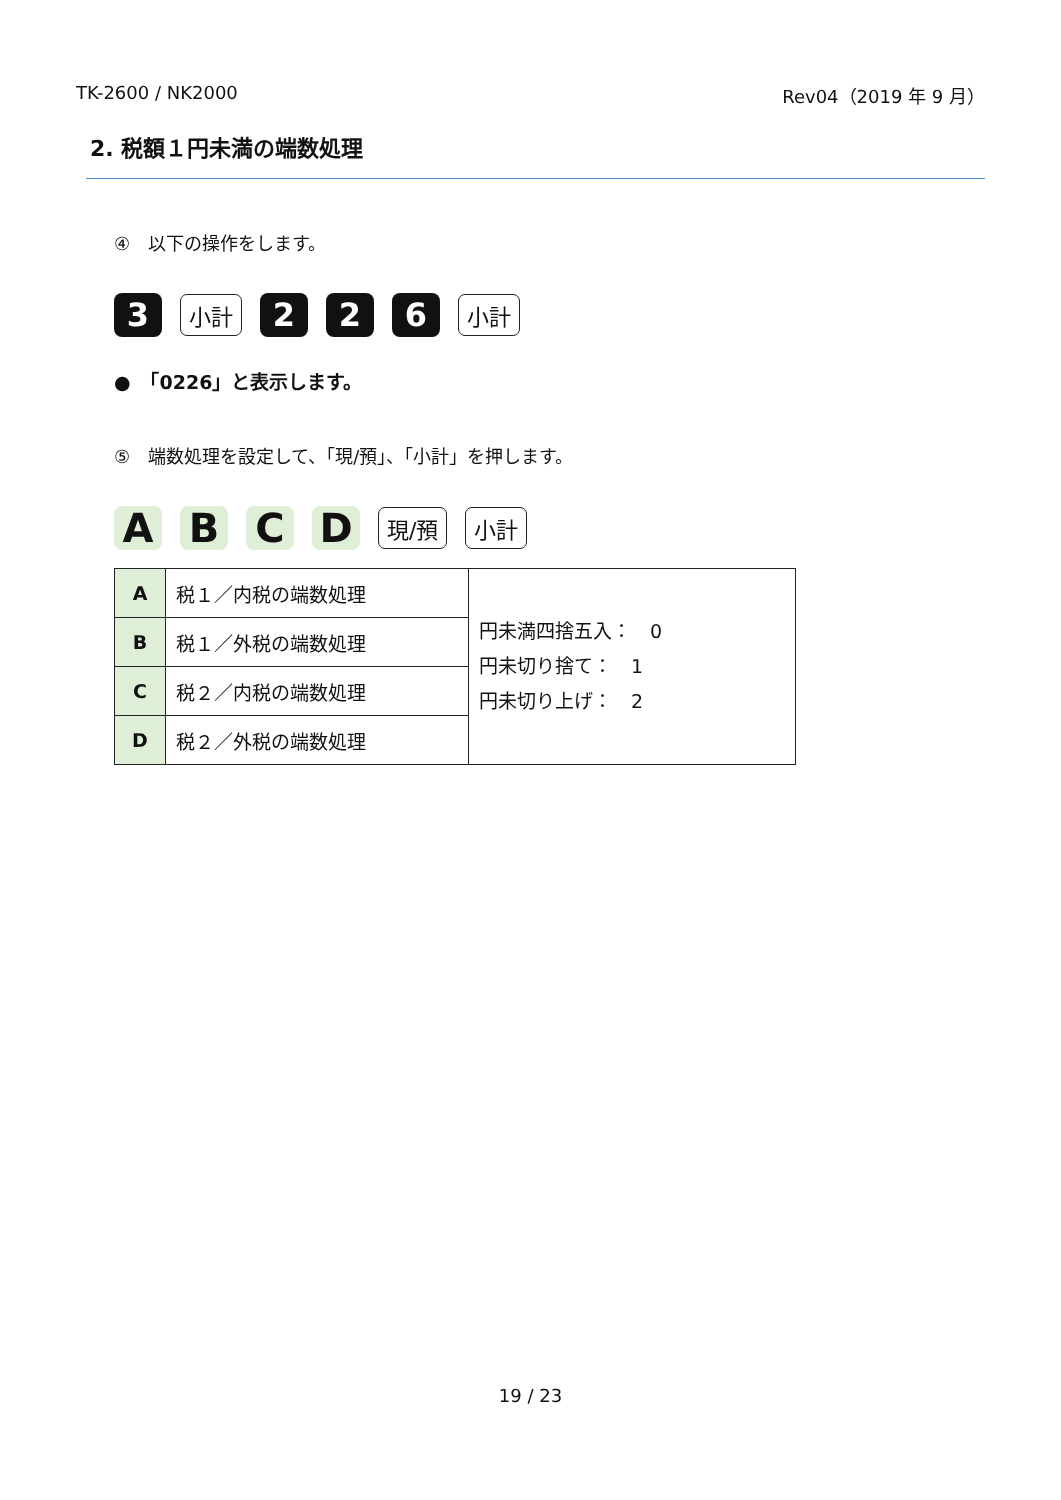TK-2600 / NK2000 Rev04（2019 年 9 月）
2. 税額１円未満の端数処理
④　以下の操作をします。
3
小計
2 2 6
小計
●　「0226」と表示します。
⑤　端数処理を設定して、「現/預」、「小計」を押します。
A B C D
現/預 小計
| A | 税１／内税の端数処理 | 円未満四捨五入： 0 円未切り捨て： 1 円未切り上げ： 2 |
| B | 税１／外税の端数処理 | |
| C | 税２／内税の端数処理 | |
| D | 税２／外税の端数処理 | |
19 / 23